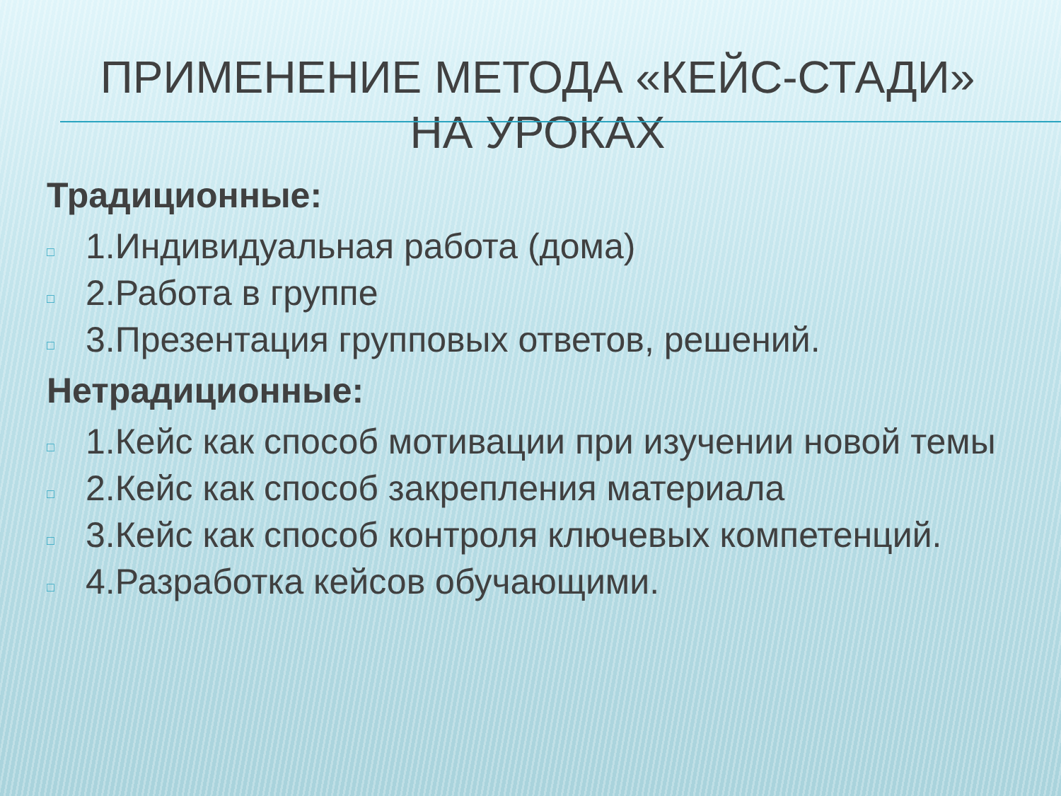ПРИМЕНЕНИЕ МЕТОДА «КЕЙС-СТАДИ» НА УРОКАХ
Традиционные:
□ 1.Индивидуальная работа (дома)
□ 2.Работа в группе
□ 3.Презентация групповых ответов, решений.
Нетрадиционные:
□ 1.Кейс как способ мотивации при изучении новой темы
□ 2.Кейс как способ закрепления материала
□ 3.Кейс как способ контроля ключевых компетенций.
□ 4.Разработка кейсов обучающими.